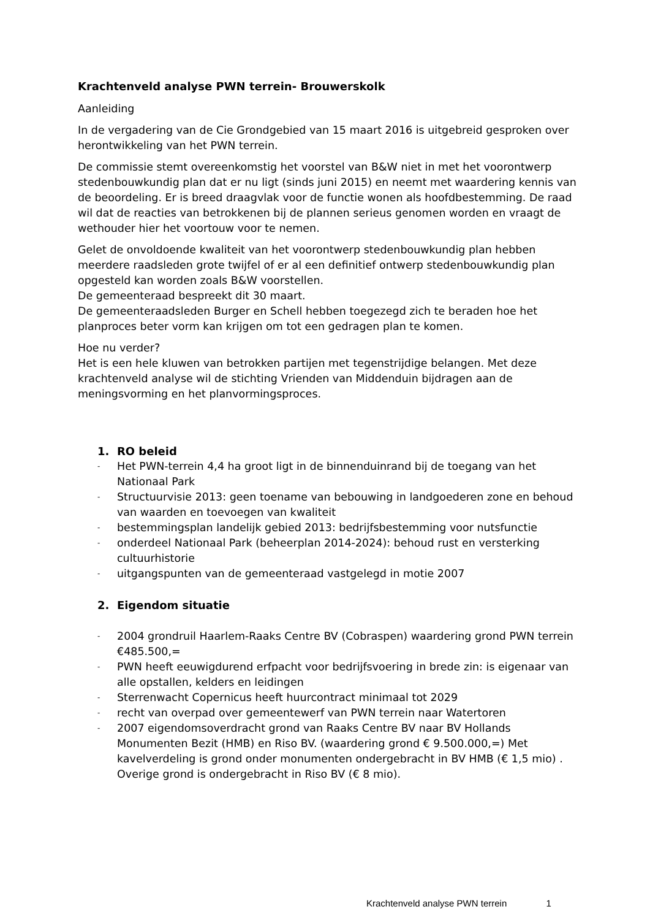Krachtenveld analyse PWN terrein- Brouwerskolk
Aanleiding
In de vergadering van de Cie Grondgebied van 15 maart 2016 is uitgebreid gesproken over herontwikkeling van het PWN terrein.
De commissie stemt overeenkomstig het voorstel van B&W niet in met het voorontwerp stedenbouwkundig plan dat er nu ligt (sinds juni 2015) en neemt met waardering kennis van de beoordeling. Er is breed draagvlak voor de functie wonen als hoofdbestemming. De raad wil dat de reacties van betrokkenen bij de plannen serieus genomen worden en vraagt de wethouder hier het voortouw voor te nemen.
Gelet de onvoldoende kwaliteit van het voorontwerp stedenbouwkundig plan hebben meerdere raadsleden grote twijfel of er al een definitief ontwerp stedenbouwkundig plan opgesteld kan worden zoals B&W voorstellen.
De gemeenteraad bespreekt dit 30 maart.
De gemeenteraadsleden Burger en Schell hebben toegezegd zich te beraden hoe het planproces beter vorm kan krijgen om tot een gedragen plan te komen.
Hoe nu verder?
Het is een hele kluwen van betrokken partijen met tegenstrijdige belangen. Met deze krachtenveld analyse wil de stichting Vrienden van Middenduin bijdragen aan de meningsvorming en het planvormingsproces.
1. RO beleid
- Het PWN-terrein 4,4 ha groot ligt in de binnenduinrand bij de toegang van het Nationaal Park
- Structuurvisie 2013: geen toename van bebouwing in landgoederen zone en behoud van waarden en toevoegen van kwaliteit
- bestemmingsplan landelijk gebied 2013: bedrijfsbestemming voor nutsfunctie
- onderdeel Nationaal Park (beheerplan 2014-2024): behoud rust en versterking cultuurhistorie
- uitgangspunten van de gemeenteraad vastgelegd in motie 2007
2. Eigendom situatie
- 2004 grondruil Haarlem-Raaks Centre BV (Cobraspen) waardering grond PWN terrein €485.500,=
- PWN heeft eeuwigdurend erfpacht voor bedrijfsvoering in brede zin: is eigenaar van alle opstallen, kelders en leidingen
- Sterrenwacht Copernicus heeft huurcontract minimaal tot 2029
- recht van overpad over gemeentewerf van PWN terrein naar Watertoren
- 2007 eigendomsoverdracht grond van Raaks Centre BV naar BV Hollands Monumenten Bezit (HMB) en Riso BV. (waardering grond € 9.500.000,=) Met kavelverdeling is grond onder monumenten ondergebracht in BV HMB (€ 1,5 mio) . Overige grond is ondergebracht in Riso BV (€ 8 mio).
Krachtenveld analyse PWN terrein 1